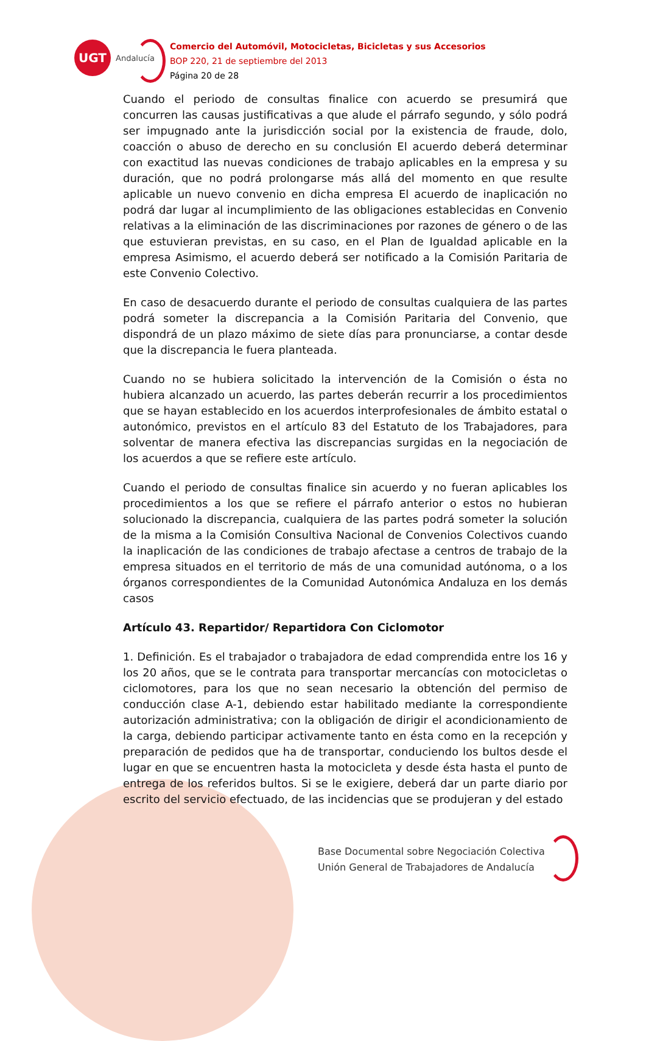UGT
Andalucía
Comercio del Automóvil, Motocicletas, Bicicletas y sus Accesorios
BOP 220, 21 de septiembre del 2013
Página 20 de 28
Cuando el periodo de consultas finalice con acuerdo se presumirá que concurren las causas justificativas a que alude el párrafo segundo, y sólo podrá ser impugnado ante la jurisdicción social por la existencia de fraude, dolo, coacción o abuso de derecho en su conclusión El acuerdo deberá determinar con exactitud las nuevas condiciones de trabajo aplicables en la empresa y su duración, que no podrá prolongarse más allá del momento en que resulte aplicable un nuevo convenio en dicha empresa El acuerdo de inaplicación no podrá dar lugar al incumplimiento de las obligaciones establecidas en Convenio relativas a la eliminación de las discriminaciones por razones de género o de las que estuvieran previstas, en su caso, en el Plan de Igualdad aplicable en la empresa Asimismo, el acuerdo deberá ser notificado a la Comisión Paritaria de este Convenio Colectivo.
En caso de desacuerdo durante el periodo de consultas cualquiera de las partes podrá someter la discrepancia a la Comisión Paritaria del Convenio, que dispondrá de un plazo máximo de siete días para pronunciarse, a contar desde que la discrepancia le fuera planteada.
Cuando no se hubiera solicitado la intervención de la Comisión o ésta no hubiera alcanzado un acuerdo, las partes deberán recurrir a los procedimientos que se hayan establecido en los acuerdos interprofesionales de ámbito estatal o autonómico, previstos en el artículo 83 del Estatuto de los Trabajadores, para solventar de manera efectiva las discrepancias surgidas en la negociación de los acuerdos a que se refiere este artículo.
Cuando el periodo de consultas finalice sin acuerdo y no fueran aplicables los procedimientos a los que se refiere el párrafo anterior o estos no hubieran solucionado la discrepancia, cualquiera de las partes podrá someter la solución de la misma a la Comisión Consultiva Nacional de Convenios Colectivos cuando la inaplicación de las condiciones de trabajo afectase a centros de trabajo de la empresa situados en el territorio de más de una comunidad autónoma, o a los órganos correspondientes de la Comunidad Autonómica Andaluza en los demás casos
Artículo 43. Repartidor/ Repartidora Con Ciclomotor
1. Definición. Es el trabajador o trabajadora de edad comprendida entre los 16 y los 20 años, que se le contrata para transportar mercancías con motocicletas o ciclomotores, para los que no sean necesario la obtención del permiso de conducción clase A-1, debiendo estar habilitado mediante la correspondiente autorización administrativa; con la obligación de dirigir el acondicionamiento de la carga, debiendo participar activamente tanto en ésta como en la recepción y preparación de pedidos que ha de transportar, conduciendo los bultos desde el lugar en que se encuentren hasta la motocicleta y desde ésta hasta el punto de entrega de los referidos bultos. Si se le exigiere, deberá dar un parte diario por escrito del servicio efectuado, de las incidencias que se produjeran y del estado
Base Documental sobre Negociación Colectiva
Unión General de Trabajadores de Andalucía